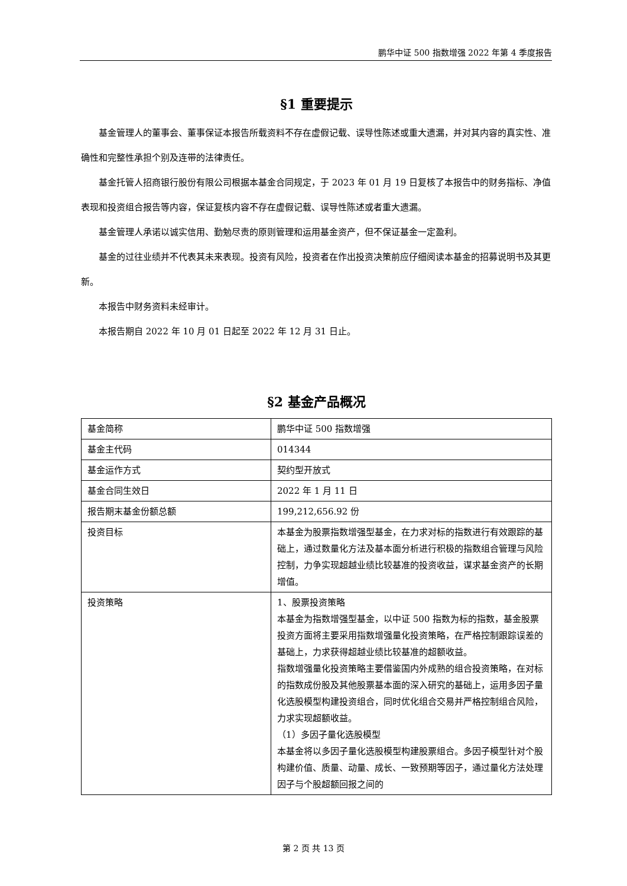鹏华中证 500 指数增强 2022 年第 4 季度报告
§1 重要提示
基金管理人的董事会、董事保证本报告所载资料不存在虚假记载、误导性陈述或重大遗漏，并对其内容的真实性、准确性和完整性承担个别及连带的法律责任。
基金托管人招商银行股份有限公司根据本基金合同规定，于 2023 年 01 月 19 日复核了本报告中的财务指标、净值表现和投资组合报告等内容，保证复核内容不存在虚假记载、误导性陈述或者重大遗漏。
基金管理人承诺以诚实信用、勤勉尽责的原则管理和运用基金资产，但不保证基金一定盈利。
基金的过往业绩并不代表其未来表现。投资有风险，投资者在作出投资决策前应仔细阅读本基金的招募说明书及其更新。
本报告中财务资料未经审计。
本报告期自 2022 年 10 月 01 日起至 2022 年 12 月 31 日止。
§2 基金产品概况
| 基金简称 | 鹏华中证 500 指数增强 |
| 基金主代码 | 014344 |
| 基金运作方式 | 契约型开放式 |
| 基金合同生效日 | 2022 年 1 月 11 日 |
| 报告期末基金份额总额 | 199,212,656.92 份 |
| 投资目标 | 本基金为股票指数增强型基金，在力求对标的指数进行有效跟踪的基础上，通过数量化方法及基本面分析进行积极的指数组合管理与风险控制，力争实现超越业绩比较基准的投资收益，谋求基金资产的长期增值。 |
| 投资策略 | 1、股票投资策略 本基金为指数增强型基金，以中证 500 指数为标的指数，基金股票投资方面将主要采用指数增强量化投资策略，在严格控制跟踪误差的基础上，力求获得超越业绩比较基准的超额收益。 指数增强量化投资策略主要借鉴国内外成熟的组合投资策略，在对标的指数成份股及其他股票基本面的深入研究的基础上，运用多因子量化选股模型构建投资组合，同时优化组合交易并严格控制组合风险，力求实现超额收益。 （1）多因子量化选股模型 本基金将以多因子量化选股模型构建股票组合。多因子模型针对个股构建价值、质量、动量、成长、一致预期等因子，通过量化方法处理因子与个股超额回报之间的 |
第 2 页 共 13 页